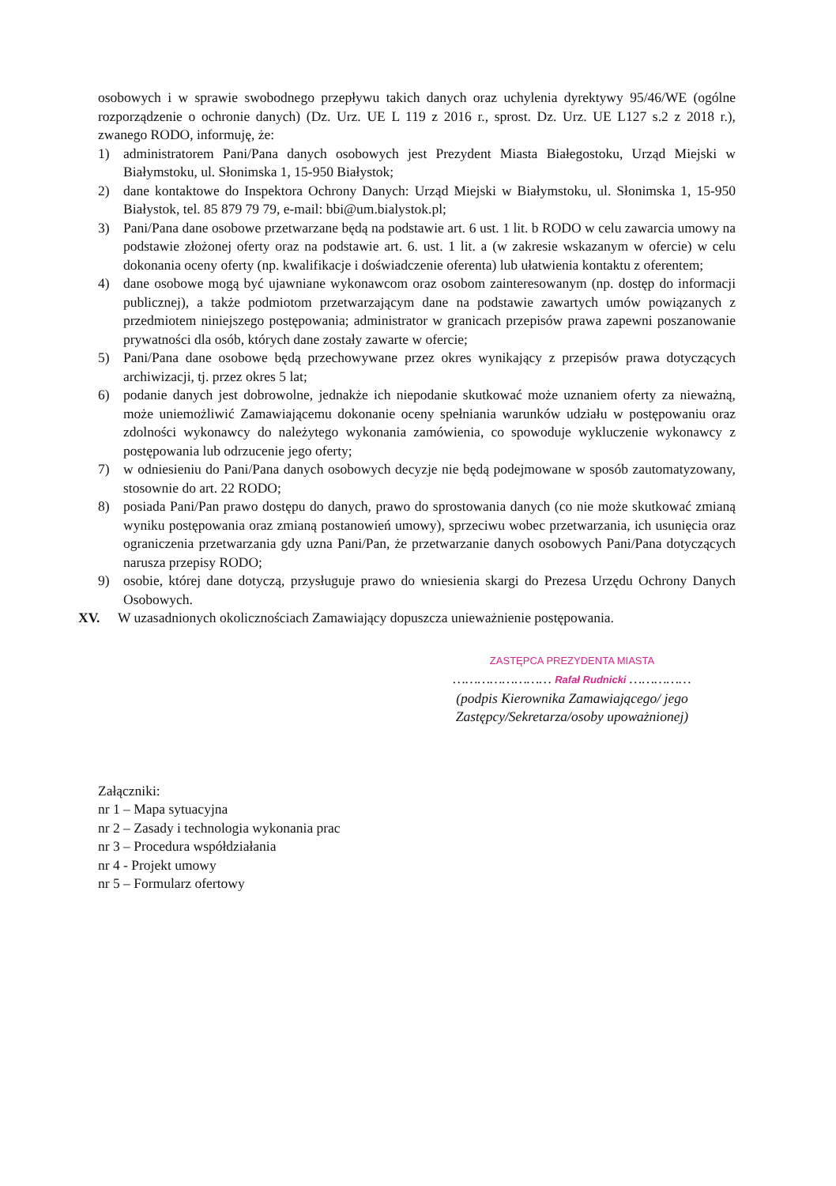osobowych i w sprawie swobodnego przepływu takich danych oraz uchylenia dyrektywy 95/46/WE (ogólne rozporządzenie o ochronie danych) (Dz. Urz. UE L 119 z 2016 r., sprost. Dz. Urz. UE L127 s.2 z 2018 r.), zwanego RODO, informuję, że:
1) administratorem Pani/Pana danych osobowych jest Prezydent Miasta Białegostoku, Urząd Miejski w Białymstoku, ul. Słonimska 1, 15-950 Białystok;
2) dane kontaktowe do Inspektora Ochrony Danych: Urząd Miejski w Białymstoku, ul. Słonimska 1, 15-950 Białystok, tel. 85 879 79 79, e-mail: bbi@um.bialystok.pl;
3) Pani/Pana dane osobowe przetwarzane będą na podstawie art. 6 ust. 1 lit. b RODO w celu zawarcia umowy na podstawie złożonej oferty oraz na podstawie art. 6. ust. 1 lit. a (w zakresie wskazanym w ofercie) w celu dokonania oceny oferty (np. kwalifikacje i doświadczenie oferenta) lub ułatwienia kontaktu z oferentem;
4) dane osobowe mogą być ujawniane wykonawcom oraz osobom zainteresowanym (np. dostęp do informacji publicznej), a także podmiotom przetwarzającym dane na podstawie zawartych umów powiązanych z przedmiotem niniejszego postępowania; administrator w granicach przepisów prawa zapewni poszanowanie prywatności dla osób, których dane zostały zawarte w ofercie;
5) Pani/Pana dane osobowe będą przechowywane przez okres wynikający z przepisów prawa dotyczących archiwizacji, tj. przez okres 5 lat;
6) podanie danych jest dobrowolne, jednakże ich niepodanie skutkować może uznaniem oferty za nieważną, może uniemożliwić Zamawiającemu dokonanie oceny spełniania warunków udziału w postępowaniu oraz zdolności wykonawcy do należytego wykonania zamówienia, co spowoduje wykluczenie wykonawcy z postępowania lub odrzucenie jego oferty;
7) w odniesieniu do Pani/Pana danych osobowych decyzje nie będą podejmowane w sposób zautomatyzowany, stosownie do art. 22 RODO;
8) posiada Pani/Pan prawo dostępu do danych, prawo do sprostowania danych (co nie może skutkować zmianą wyniku postępowania oraz zmianą postanowień umowy), sprzeciwu wobec przetwarzania, ich usunięcia oraz ograniczenia przetwarzania gdy uzna Pani/Pan, że przetwarzanie danych osobowych Pani/Pana dotyczących narusza przepisy RODO;
9) osobie, której dane dotyczą, przysługuje prawo do wniesienia skargi do Prezesa Urzędu Ochrony Danych Osobowych.
XV. W uzasadnionych okolicznościach Zamawiający dopuszcza unieważnienie postępowania.
ZASTĘPCA PREZYDENTA MIASTA
…………………… Rafał Rudnicki ……………
(podpis Kierownika Zamawiającego/ jego Zastępcy/Sekretarza/osoby upoważnionej)
Załączniki:
nr 1 – Mapa sytuacyjna
nr 2 – Zasady i technologia wykonania prac
nr 3 – Procedura współdziałania
nr 4 - Projekt umowy
nr 5 – Formularz ofertowy